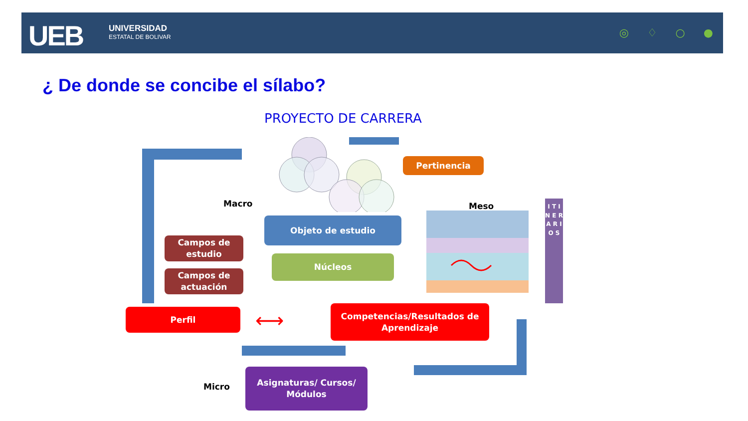UEB
UNIVERSIDAD
ESTATAL DE BOLIVAR
◎ ♢ ○ ●
¿ De donde se concibe el sílabo?
PROYECTO DE CARRERA
Pertinencia
Macro Meso
Objeto de estudio
Campos de
estudio
Núcleos
Campos de
actuación
I T I N E R A R I O S
Perfil ⟷
Competencias/Resultados de
Aprendizaje
Micro
Asignaturas/ Cursos/
Módulos